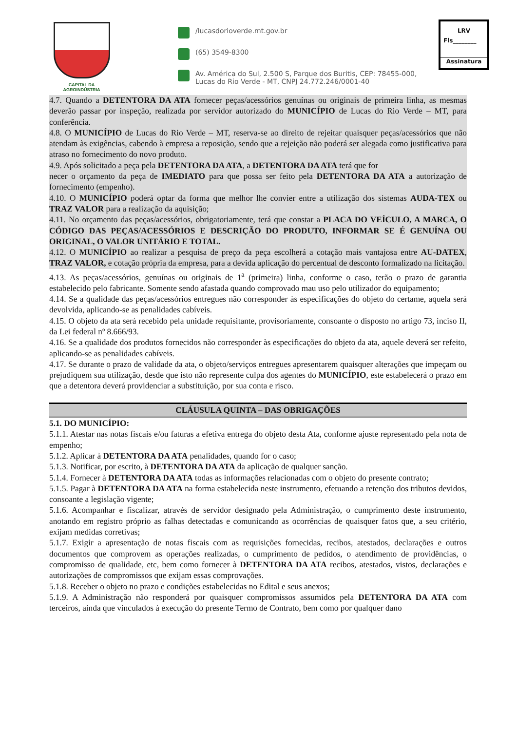CAPITAL DA AGROINDÚSTRIA
/lucasdorioverde.mt.gov.br
(65) 3549-8300
Av. América do Sul, 2.500 S, Parque dos Buritis, CEP: 78455-000,
Lucas do Rio Verde - MT, CNPJ 24.772.246/0001-40
LRV
Fls________
Assinatura
4.7. Quando a DETENTORA DA ATA fornecer peças/acessórios genuínas ou originais de primeira linha, as mesmas deverão passar por inspeção, realizada por servidor autorizado do MUNICÍPIO de Lucas do Rio Verde – MT, para conferência.
4.8. O MUNICÍPIO de Lucas do Rio Verde – MT, reserva-se ao direito de rejeitar quaisquer peças/acessórios que não atendam às exigências, cabendo à empresa a reposição, sendo que a rejeição não poderá ser alegada como justificativa para atraso no fornecimento do novo produto.
4.9. Após solicitado a peça pela DETENTORA DA ATA, a DETENTORA DA ATA terá que for
necer o orçamento da peça de IMEDIATO para que possa ser feito pela DETENTORA DA ATA a autorização de fornecimento (empenho).
4.10. O MUNICÍPIO poderá optar da forma que melhor lhe convier entre a utilização dos sistemas AUDA-TEX ou TRAZ VALOR para a realização da aquisição;
4.11. No orçamento das peças/acessórios, obrigatoriamente, terá que constar a PLACA DO VEÍCULO, A MARCA, O CÓDIGO DAS PEÇAS/ACESSÓRIOS E DESCRIÇÃO DO PRODUTO, INFORMAR SE É GENUÍNA OU ORIGINAL, O VALOR UNITÁRIO E TOTAL.
4.12. O MUNICÍPIO ao realizar a pesquisa de preço da peça escolherá a cotação mais vantajosa entre AU-DATEX, TRAZ VALOR, e cotação própria da empresa, para a devida aplicação do percentual de desconto formalizado na licitação.
4.13. As peças/acessórios, genuínas ou originais de 1<sup>a</sup> (primeira) linha, conforme o caso, terão o prazo de garantia estabelecido pelo fabricante. Somente sendo afastada quando comprovado mau uso pelo utilizador do equipamento;
4.14. Se a qualidade das peças/acessórios entregues não corresponder às especificações do objeto do certame, aquela será devolvida, aplicando-se as penalidades cabíveis.
4.15. O objeto da ata será recebido pela unidade requisitante, provisoriamente, consoante o disposto no artigo 73, inciso II, da Lei federal nº 8.666/93.
4.16. Se a qualidade dos produtos fornecidos não corresponder às especificações do objeto da ata, aquele deverá ser refeito, aplicando-se as penalidades cabíveis.
4.17. Se durante o prazo de validade da ata, o objeto/serviços entregues apresentarem quaisquer alterações que impeçam ou prejudiquem sua utilização, desde que isto não represente culpa dos agentes do MUNICÍPIO, este estabelecerá o prazo em que a detentora deverá providenciar a substituição, por sua conta e risco.
CLÁUSULA QUINTA – DAS OBRIGAÇÕES
5.1. DO MUNICÍPIO:
5.1.1. Atestar nas notas fiscais e/ou faturas a efetiva entrega do objeto desta Ata, conforme ajuste representado pela nota de empenho;
5.1.2. Aplicar à DETENTORA DA ATA penalidades, quando for o caso;
5.1.3. Notificar, por escrito, à DETENTORA DA ATA da aplicação de qualquer sanção.
5.1.4. Fornecer à DETENTORA DA ATA todas as informações relacionadas com o objeto do presente contrato;
5.1.5. Pagar à DETENTORA DA ATA na forma estabelecida neste instrumento, efetuando a retenção dos tributos devidos, consoante a legislação vigente;
5.1.6. Acompanhar e fiscalizar, através de servidor designado pela Administração, o cumprimento deste instrumento, anotando em registro próprio as falhas detectadas e comunicando as ocorrências de quaisquer fatos que, a seu critério, exijam medidas corretivas;
5.1.7. Exigir a apresentação de notas fiscais com as requisições fornecidas, recibos, atestados, declarações e outros documentos que comprovem as operações realizadas, o cumprimento de pedidos, o atendimento de providências, o compromisso de qualidade, etc, bem como fornecer à DETENTORA DA ATA recibos, atestados, vistos, declarações e autorizações de compromissos que exijam essas comprovações.
5.1.8. Receber o objeto no prazo e condições estabelecidas no Edital e seus anexos;
5.1.9. A Administração não responderá por quaisquer compromissos assumidos pela DETENTORA DA ATA com terceiros, ainda que vinculados à execução do presente Termo de Contrato, bem como por qualquer dano